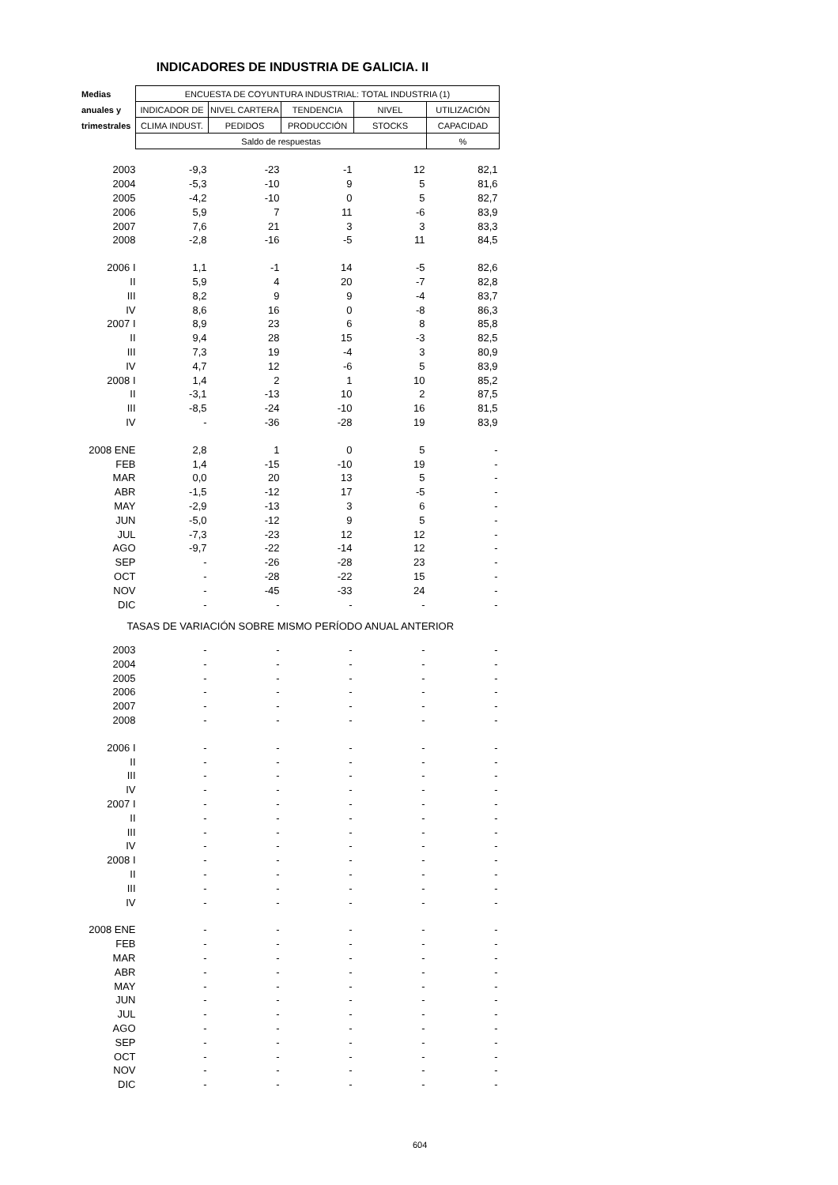INDICADORES DE INDUSTRIA DE GALICIA. II
| Medias | ENCUESTA DE COYUNTURA INDUSTRIAL: TOTAL INDUSTRIA (1) | | | | |
| --- | --- | --- | --- | --- | --- |
| anuales y | INDICADOR DE | NIVEL CARTERA | TENDENCIA | NIVEL | UTILIZACIÓN |
| trimestrales | CLIMA INDUST. | PEDIDOS | PRODUCCIÓN | STOCKS | CAPACIDAD |
| | Saldo de respuestas | | | | % |
| 2003 | -9,3 | -23 | -1 | 12 | 82,1 |
| 2004 | -5,3 | -10 | 9 | 5 | 81,6 |
| 2005 | -4,2 | -10 | 0 | 5 | 82,7 |
| 2006 | 5,9 | 7 | 11 | -6 | 83,9 |
| 2007 | 7,6 | 21 | 3 | 3 | 83,3 |
| 2008 | -2,8 | -16 | -5 | 11 | 84,5 |
| 2006 I | 1,1 | -1 | 14 | -5 | 82,6 |
| II | 5,9 | 4 | 20 | -7 | 82,8 |
| III | 8,2 | 9 | 9 | -4 | 83,7 |
| IV | 8,6 | 16 | 0 | -8 | 86,3 |
| 2007 I | 8,9 | 23 | 6 | 8 | 85,8 |
| II | 9,4 | 28 | 15 | -3 | 82,5 |
| III | 7,3 | 19 | -4 | 3 | 80,9 |
| IV | 4,7 | 12 | -6 | 5 | 83,9 |
| 2008 I | 1,4 | 2 | 1 | 10 | 85,2 |
| II | -3,1 | -13 | 10 | 2 | 87,5 |
| III | -8,5 | -24 | -10 | 16 | 81,5 |
| IV | - | -36 | -28 | 19 | 83,9 |
| 2008 ENE | 2,8 | 1 | 0 | 5 | - |
| FEB | 1,4 | -15 | -10 | 19 | - |
| MAR | 0,0 | 20 | 13 | 5 | - |
| ABR | -1,5 | -12 | 17 | -5 | - |
| MAY | -2,9 | -13 | 3 | 6 | - |
| JUN | -5,0 | -12 | 9 | 5 | - |
| JUL | -7,3 | -23 | 12 | 12 | - |
| AGO | -9,7 | -22 | -14 | 12 | - |
| SEP | - | -26 | -28 | 23 | - |
| OCT | - | -28 | -22 | 15 | - |
| NOV | - | -45 | -33 | 24 | - |
| DIC | - | - | - | - | - |
| TASAS DE VARIACIÓN SOBRE MISMO PERÍODO ANUAL ANTERIOR | | | | | |
| 2003 | - | - | - | - | - |
| 2004 | - | - | - | - | - |
| 2005 | - | - | - | - | - |
| 2006 | - | - | - | - | - |
| 2007 | - | - | - | - | - |
| 2008 | - | - | - | - | - |
| 2006 I | - | - | - | - | - |
| II | - | - | - | - | - |
| III | - | - | - | - | - |
| IV | - | - | - | - | - |
| 2007 I | - | - | - | - | - |
| II | - | - | - | - | - |
| III | - | - | - | - | - |
| IV | - | - | - | - | - |
| 2008 I | - | - | - | - | - |
| II | - | - | - | - | - |
| III | - | - | - | - | - |
| IV | - | - | - | - | - |
| 2008 ENE | - | - | - | - | - |
| FEB | - | - | - | - | - |
| MAR | - | - | - | - | - |
| ABR | - | - | - | - | - |
| MAY | - | - | - | - | - |
| JUN | - | - | - | - | - |
| JUL | - | - | - | - | - |
| AGO | - | - | - | - | - |
| SEP | - | - | - | - | - |
| OCT | - | - | - | - | - |
| NOV | - | - | - | - | - |
| DIC | - | - | - | - | - |
604